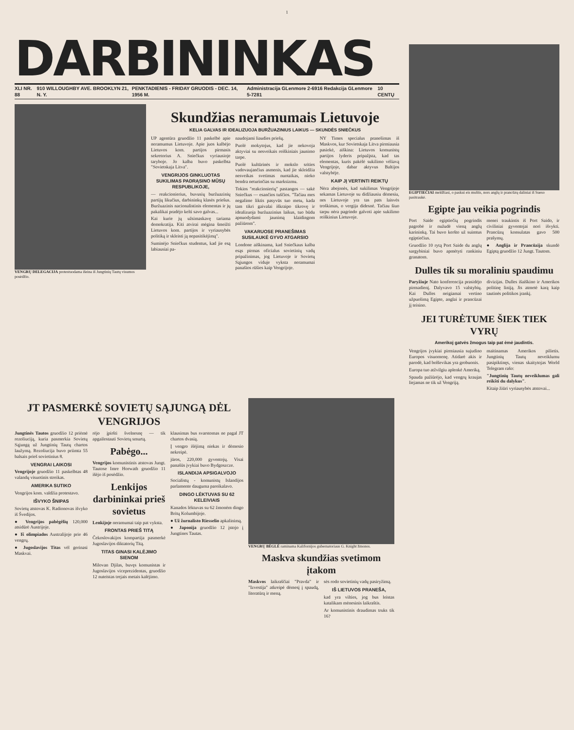1
DARBININKAS
XLI NR. 88 910 WILLOUGHBY AVE. BROOKLYN 21, N. Y. PENKTADIENIS - FRIDAY GRUODIS - DEC. 14, 1956 M. Administracija GLenmore 2-6916 Redakcija GLenmore 5-7281 10 CENTŲ
VENGRŲ DELEGACIJA protestuodama išeina iš Jungtinių Tautų visumos posėdžio.
Skundžias neramumais Lietuvoje
KELIA GALVAS IR IDEALIZUOJA BURŽUAZINIUS LAIKUS — SKUNDĖS SNIEČKUS
UP agentūra gruodžio 11 paskelbė apie neramumus Lietuvoje. Apie juos kalbėjo Lietuvos kom. partijos pirmasis sekretorius A. Sniečkus vyriausioje taryboje. Jo kalba buvo paskelbta "Sovietskaja Litva".
VENGRIJOS GINKLUOTAS SUKILIMAS PADRĄSINO MŪSŲ RESPUBLIKOJE,
— reakcionierius, buvusių buržuazinių partijų likučius, darbininkų klasės priešus. Buržuazinis nacionalistinis elementas ir jų pakalikai pradėjo kelti savo galvas...
Kai kurie jų užsimaskavę tariama demokratija. Kiti atvirai mėgina šmeižti Lietuvos kom. partijos ir vyriausybės politiką ir skleisti ją nepasitikėjimą".
Suminėjo Sniečkus studentus, kad jie esą labiausiai pa-
naudojami liaudies priešų.
Puolė mokytojus, kad jie nekovoja aktyviai su nesveikais reiškiniais jaunimo tarpe.
Puolė kultūrinės ir mokslo srities vadovaujančius asmenis, kad jie skleidžia nesveikas svetimas nuotaikas, nieko bendra neturinčias su marksizmu.
Tokios "reakcionierių" pastangos — sakė Sniečkus — esančios tuščios. "Tačiau mes negalime liktis pasyvūs tuo metu, kada tam tikri gaivalai iškraipo tikrovę ir idealizuoja buržuazinius laikus, tuo būdu apnuodydami jaunimą klaidingom pažiūrom".
VAKARUOSE PRANEŠIMAS SUSILAUKĖ GYVO ATGARSIO
Londone aiškinama, kad Sniečkaus kalba esąs pirmas oficialus sovietinių vadų pripažinimas, jog Lietuvoje ir Sovietų Sąjungos viduje vyksta neramumai panašios rūšies kaip Vengrijoje.
NY Times specialus pranešimas iš Maskvos, kur Sovietskaja Litva pirmiausia pasiekė, aiškina: Lietuvos komunistų partijos lyderis pripažįsta, kad tas elementas, kuris pakėlė sukilimo vėliavą Vengrijoje, dabar aktyvus Baltijos valstybėje.
KAIP JĮ VERTINTI REIKTŲ
Nėra abejonės, kad sukilimas Vengrijoje sekamas Lietuvoje su didžiausiu dėmesiu, nes Lietuvoje yra tas pats laisvės troškimas, o vergija didesnė. Tačiau šiuo tarpu nėra pagrindo galvoti apie sukilimo reiškinius Lietuvoje.
EGIPTIEČIAI meldžiasi, o paskui eis muštis, nors anglų ir prancūzų daliniai iš Sueso pasitraukė.
Egipte jau veikia pogrindis
Port Saide egiptiečių pogrindis pagrobė ir nužudė vieną anglų karininką. Tai buvo keršto už suimtus egiptiečius.
Gruodžio 10 rytą Port Saide du anglų sargybiniai buvo apmėtyti rankiniu granatom.
menei traukintis iš Port Saido, ir civiliniai gyventojai nori išvykti. Prancūzų konsulatas gavo 500 prašymų.
● Anglija ir Prancūzija skundė Egiptą gruodžio 12 Jungt. Tautom.
Dulles tik su moraliniu spaudimu
Paryžiuje Nato konferencija prasidėjo pirmadienį. Dalyvavo 15 valstybių. Kai Dulles neigiamai vertino užpuolimą Egipte, anglai ir prancūzai jį teisino.
divizijas. Dulles išaiškino ir Amerikos politinę liniją. Jis atmetė karą kaip tautinės politikos įrankį.
JEI TURĖTUME ŠIEK TIEK VYRŲ
Amerikoj gatvės žmogus taip pat ėmė jaudintis.
Vengrijos įvykiai pirmiausia sujudino Europos visuomenę. Atidarė akis ir parodė, kad bolševikas yra grobuonis.
Europa tuo atžvilgiu aplenkė Ameriką.
Spauda pažiūrėjo, kad vengrų kraujas liejamas ne tik už Vengriją.
maitinamas Amerikos pilietis. Jungtinių Tautų neveiklumu pasipiktinęs, vienas skaitytojas World Telegram rašo:
"Jungtinių Tautų neveiklumas gali reikšti du dalykus".
Kitaip žiūri vyriausybės atstovai...
JT PASMERKĖ SOVIETŲ SĄJUNGĄ DĖL VENGRIJOS
Jungtinės Tautos gruodžio 12 priėmė rezoliuciją, kuria pasmerkia Sovietų Sąjungą už Jungtinių Tautų chartos laužymą. Rezoliucija buvo priimta 55 balsais prieš sovietinius 8.
VENGRAI LAIKOSI
Vengrijoje gruodžio 11 paskelbtas 48 valandų visuotinis streikas.
AMERIKA SUTIKO
Vengrijos kom. valdžia protestavo.
IŠVYKO ŠNIPAS
Sovietų atstovas K. Radionovas išvyko iš Švedijos.
● Vengrijos pabėgėlių 120,000 atsidūrė Austrijoje.
● Iš olimpiados Australijoje prie 46 vengrų.
● Jugoslavijos Titas vėl gerinasi Maskvai.
rėjo įpiršti švelnesnę — tik apgailestauti Sovietų smurtą.
Pabėgo...
Vengrijos komunistinis atstovas Jungt. Tautose Imre Horwath gruodžio 11 išėjo iš posėdžio.
Lenkijos darbininkai prieš sovietus
Lenkijoje neramumai taip pat vyksta.
FRONTAS PRIEŠ TITĄ
Čekoslovakijos kompartija pasmerkė Jugoslavijos diktatorių Titą.
TITAS GINASI KALĖJIMO SIENOM
Milovan Djilas, buvęs komunistas ir Jugoslavijos vicepreziden­tas, gruodžio 12 nuteistas trejais metais kalėjimo.
klausimas bus svarstomas ne pagal JT chartos dvasią.
Į vengro išėjimą niekas ir dėmesio nekreipė.
jūros, 220,000 gyventojų. Visai panašūs įvykiai buvo Bydgoszcze.
ISLANDIJA APSIGALVOJO
Socialistų - komunistų Islandijos parlamente dauguma pareikalavo.
DINGO LĖKTUVAS SU 62 KELEIVIAIS
Kanados lėktuvas su 62 žmonėm dingo Britų Kolumbijoje.
● Už žurnalisto Riesselio apkalinimą.
● Japonija gruodžio 12 įstojo į Jungtines Tautas.
VENGRŲ BĖGLĖ raminama Kalifornijos gubernatoriaus G. Knight žmonos.
Maskva skundžias svetimom įtakom
Maskvos laikraščiai "Pravda" ir "Izvestija" atkreipė dėmesį į spaudą, literatūrą ir meną.
sės rodo sovietinių vadų pasiryžimą.
IŠ LIETUVOS PRANEŠA,
kad yra vilties, jog bus leistas katalikam mėnesinis laikraštis.
Ar komunistinis draudimas truks tik 16?